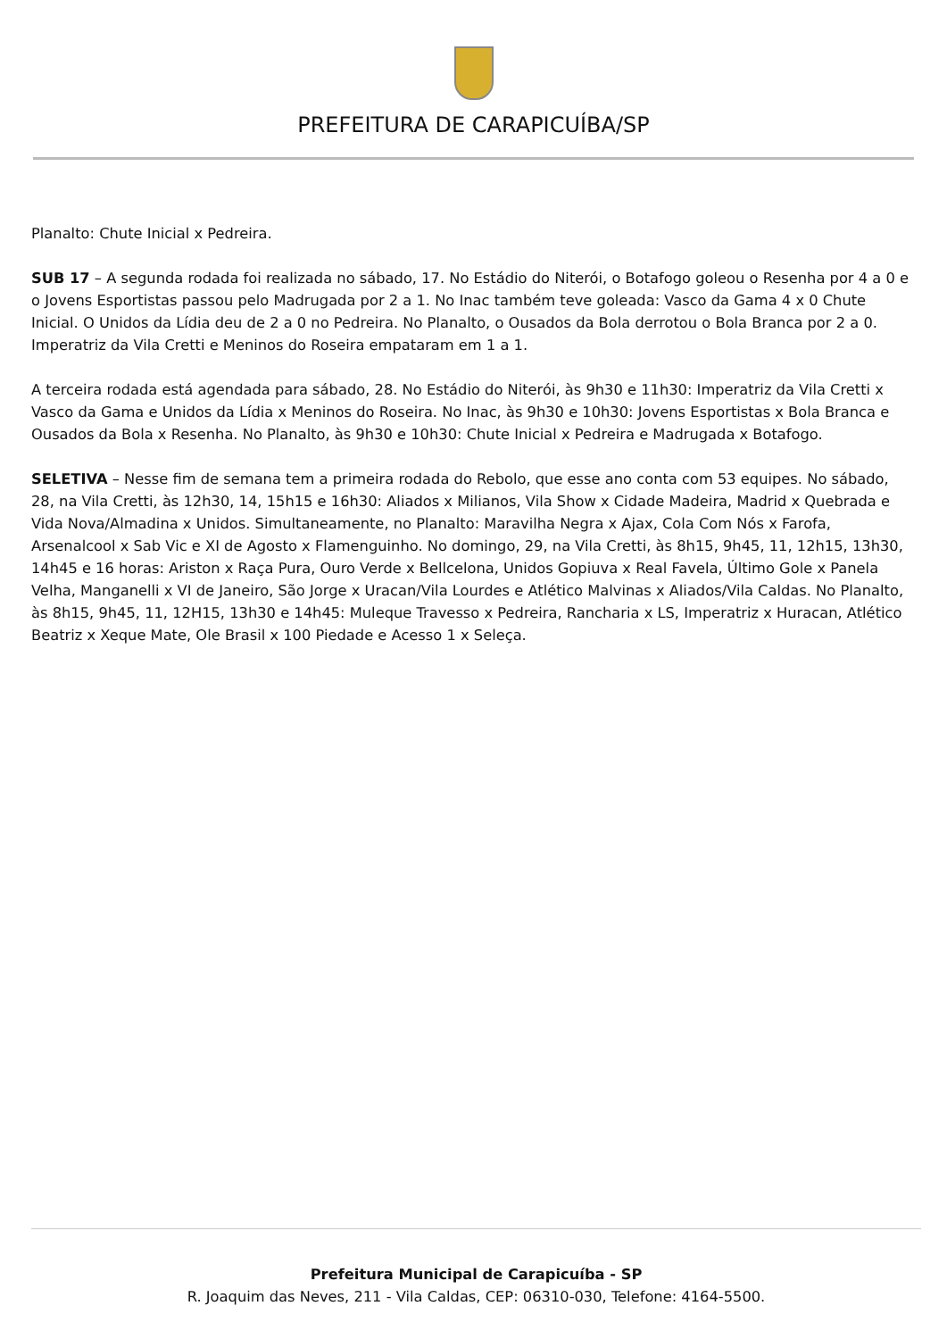PREFEITURA DE CARAPICUÍBA/SP
Planalto: Chute Inicial x Pedreira.
SUB 17 – A segunda rodada foi realizada no sábado, 17. No Estádio do Niterói, o Botafogo goleou o Resenha por 4 a 0 e o Jovens Esportistas passou pelo Madrugada por 2 a 1. No Inac também teve goleada: Vasco da Gama 4 x 0 Chute Inicial. O Unidos da Lídia deu de 2 a 0 no Pedreira. No Planalto, o Ousados da Bola derrotou o Bola Branca por 2 a 0. Imperatriz da Vila Cretti e Meninos do Roseira empataram em 1 a 1.
A terceira rodada está agendada para sábado, 28. No Estádio do Niterói, às 9h30 e 11h30: Imperatriz da Vila Cretti x Vasco da Gama e Unidos da Lídia x Meninos do Roseira. No Inac, às 9h30 e 10h30: Jovens Esportistas x Bola Branca e Ousados da Bola x Resenha. No Planalto, às 9h30 e 10h30: Chute Inicial x Pedreira e Madrugada x Botafogo.
SELETIVA – Nesse fim de semana tem a primeira rodada do Rebolo, que esse ano conta com 53 equipes. No sábado, 28, na Vila Cretti, às 12h30, 14, 15h15 e 16h30: Aliados x Milianos, Vila Show x Cidade Madeira, Madrid x Quebrada e Vida Nova/Almadina x Unidos. Simultaneamente, no Planalto: Maravilha Negra x Ajax, Cola Com Nós x Farofa, Arsenalcool x Sab Vic e XI de Agosto x Flamenguinho. No domingo, 29, na Vila Cretti, às 8h15, 9h45, 11, 12h15, 13h30, 14h45 e 16 horas: Ariston x Raça Pura, Ouro Verde x Bellcelona, Unidos Gopiuva x Real Favela, Último Gole x Panela Velha, Manganelli x VI de Janeiro, São Jorge x Uracan/Vila Lourdes e Atlético Malvinas x Aliados/Vila Caldas. No Planalto, às 8h15, 9h45, 11, 12H15, 13h30 e 14h45: Muleque Travesso x Pedreira, Rancharia x LS, Imperatriz x Huracan, Atlético Beatriz x Xeque Mate, Ole Brasil x 100 Piedade e Acesso 1 x Seleça.
Prefeitura Municipal de Carapicuíba - SP
R. Joaquim das Neves, 211 - Vila Caldas, CEP: 06310-030, Telefone: 4164-5500.